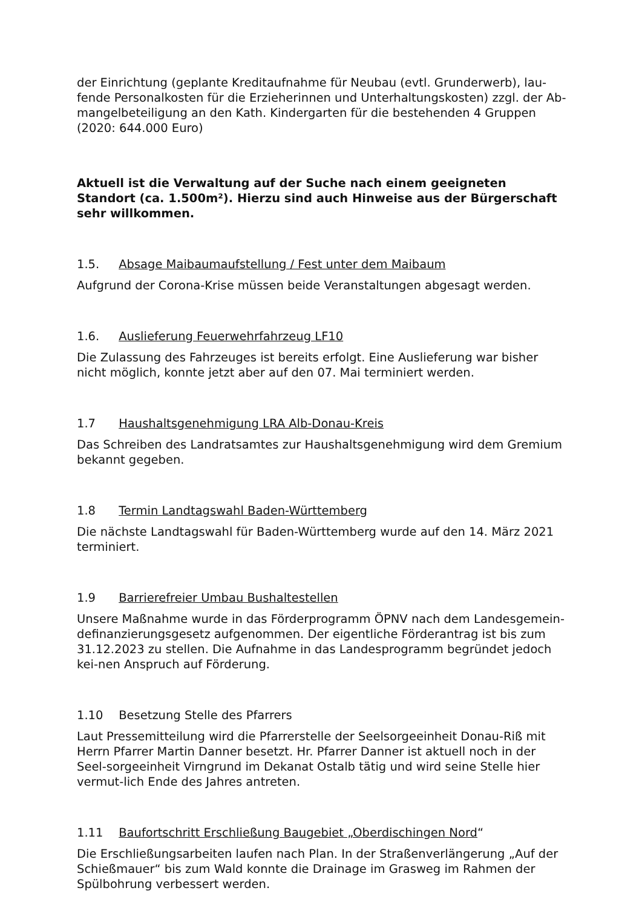der Einrichtung (geplante Kreditaufnahme für Neubau (evtl. Grunderwerb), lau-fende Personalkosten für die Erzieherinnen und Unterhaltungskosten) zzgl. der Ab-mangelbeteiligung an den Kath. Kindergarten für die bestehenden 4 Gruppen (2020: 644.000 Euro)
Aktuell ist die Verwaltung auf der Suche nach einem geeigneten Standort (ca. 1.500m²). Hierzu sind auch Hinweise aus der Bürgerschaft sehr willkommen.
1.5. Absage Maibaumaufstellung / Fest unter dem Maibaum
Aufgrund der Corona-Krise müssen beide Veranstaltungen abgesagt werden.
1.6. Auslieferung Feuerwehrfahrzeug LF10
Die Zulassung des Fahrzeuges ist bereits erfolgt. Eine Auslieferung war bisher nicht möglich, konnte jetzt aber auf den 07. Mai terminiert werden.
1.7 Haushaltsgenehmigung LRA Alb-Donau-Kreis
Das Schreiben des Landratsamtes zur Haushaltsgenehmigung wird dem Gremium bekannt gegeben.
1.8 Termin Landtagswahl Baden-Württemberg
Die nächste Landtagswahl für Baden-Württemberg wurde auf den 14. März 2021 terminiert.
1.9 Barrierefreier Umbau Bushaltestellen
Unsere Maßnahme wurde in das Förderprogramm ÖPNV nach dem Landesgemein-definanzierungsgesetz aufgenommen. Der eigentliche Förderantrag ist bis zum 31.12.2023 zu stellen. Die Aufnahme in das Landesprogramm begründet jedoch kei-nen Anspruch auf Förderung.
1.10 Besetzung Stelle des Pfarrers
Laut Pressemitteilung wird die Pfarrerstelle der Seelsorgeeinheit Donau-Riß mit Herrn Pfarrer Martin Danner besetzt. Hr. Pfarrer Danner ist aktuell noch in der Seel-sorgeeinheit Virngrund im Dekanat Ostalb tätig und wird seine Stelle hier vermut-lich Ende des Jahres antreten.
1.11 Baufortschritt Erschließung Baugebiet „Oberdischingen Nord“
Die Erschließungsarbeiten laufen nach Plan. In der Straßenverlängerung „Auf der Schießmauer“ bis zum Wald konnte die Drainage im Grasweg im Rahmen der Spülbohrung verbessert werden.